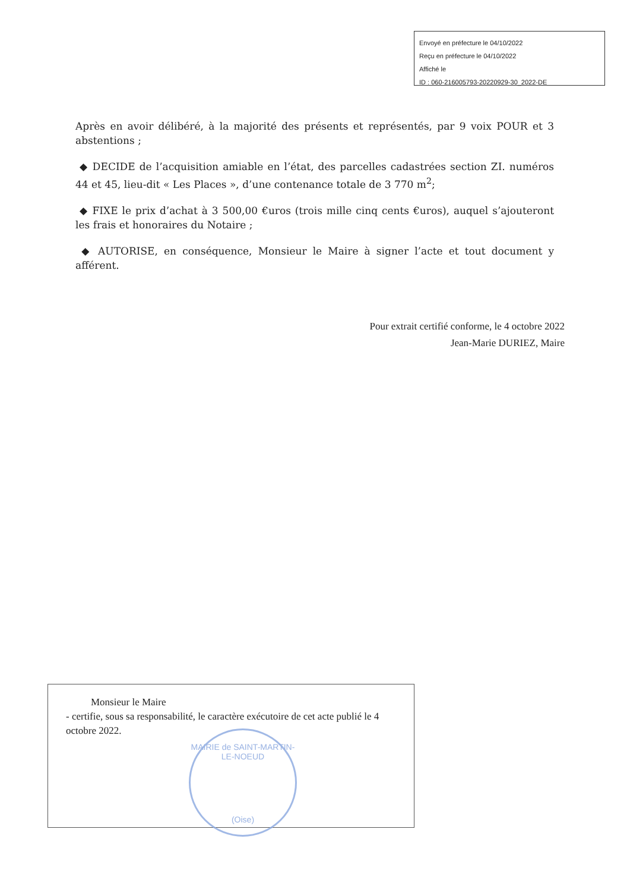Envoyé en préfecture le 04/10/2022
Reçu en préfecture le 04/10/2022
Affiché le
ID : 060-216005793-20220929-30_2022-DE
Après en avoir délibéré, à la majorité des présents et représentés, par 9 voix POUR et 3 abstentions ;
◆ DECIDE de l’acquisition amiable en l’état, des parcelles cadastrées section ZI. numéros 44 et 45, lieu-dit « Les Places », d’une contenance totale de 3 770 m<sup>2</sup>;
◆ FIXE le prix d’achat à 3 500,00 €uros (trois mille cinq cents €uros), auquel s’ajouteront les frais et honoraires du Notaire ;
◆ AUTORISE, en conséquence, Monsieur le Maire à signer l’acte et tout document y afférent.
Pour extrait certifié conforme, le 4 octobre 2022
Jean-Marie DURIEZ, Maire
Monsieur le Maire
- certifie, sous sa responsabilité, le caractère exécutoire de cet acte publié le 4 octobre 2022.
MAIRIE de SAINT-MARTIN-LE-NOEUD
(Oise)